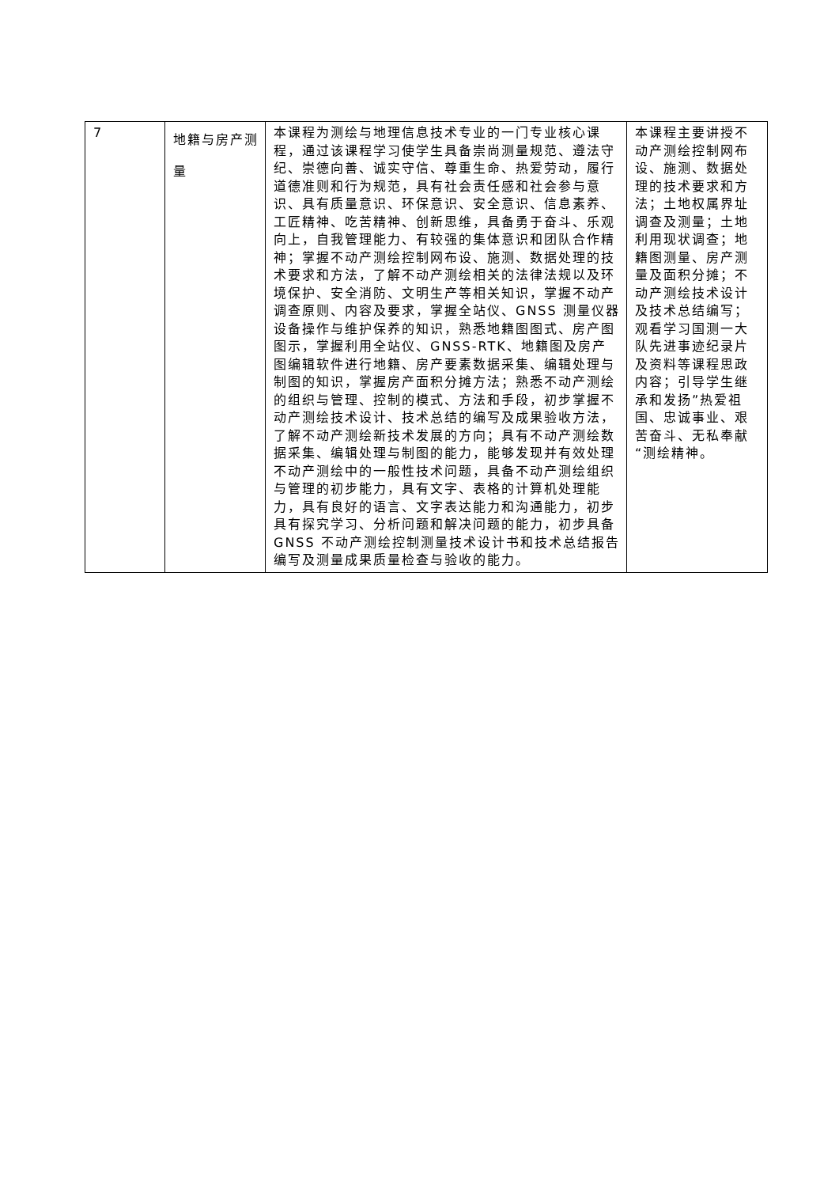| 7 | 地籍与房产测量 | 本课程为测绘与地理信息技术专业的一门专业核心课程，通过该课程学习使学生具备崇尚测量规范、遵法守纪、崇德向善、诚实守信、尊重生命、热爱劳动，履行道德准则和行为规范，具有社会责任感和社会参与意识、具有质量意识、环保意识、安全意识、信息素养、工匠精神、吃苦精神、创新思维，具备勇于奋斗、乐观向上，自我管理能力、有较强的集体意识和团队合作精神；掌握不动产测绘控制网布设、施测、数据处理的技术要求和方法，了解不动产测绘相关的法律法规以及环境保护、安全消防、文明生产等相关知识，掌握不动产调查原则、内容及要求，掌握全站仪、GNSS 测量仪器设备操作与维护保养的知识，熟悉地籍图图式、房产图图示，掌握利用全站仪、GNSS-RTK、地籍图及房产图编辑软件进行地籍、房产要素数据采集、编辑处理与制图的知识，掌握房产面积分摊方法；熟悉不动产测绘的组织与管理、控制的模式、方法和手段，初步掌握不动产测绘技术设计、技术总结的编写及成果验收方法，了解不动产测绘新技术发展的方向；具有不动产测绘数据采集、编辑处理与制图的能力，能够发现并有效处理不动产测绘中的一般性技术问题，具备不动产测绘组织与管理的初步能力，具有文字、表格的计算机处理能力，具有良好的语言、文字表达能力和沟通能力，初步具有探究学习、分析问题和解决问题的能力，初步具备 GNSS 不动产测绘控制测量技术设计书和技术总结报告编写及测量成果质量检查与验收的能力。 | 本课程主要讲授不动产测绘控制网布设、施测、数据处理的技术要求和方法；土地权属界址调查及测量；土地利用现状调查；地籍图测量、房产测量及面积分摊；不动产测绘技术设计及技术总结编写；观看学习国测一大队先进事迹纪录片及资料等课程思政内容；引导学生继承和发扬”热爱祖国、忠诚事业、艰苦奋斗、无私奉献“测绘精神。 |